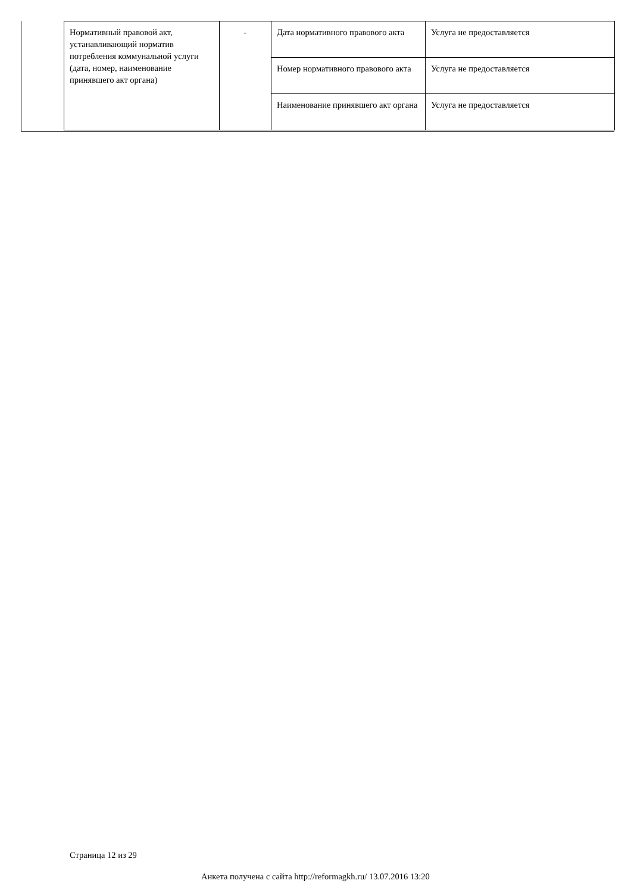| Нормативный правовой акт, устанавливающий норматив потребления коммунальной услуги (дата, номер, наименование принявшего акт органа) | - | Дата нормативного правового акта | Услуга не предоставляется |
| | | Номер нормативного правового акта | Услуга не предоставляется |
| | | Наименование принявшего акт органа | Услуга не предоставляется |
Страница 12 из 29
Анкета получена с сайта http://reformagkh.ru/ 13.07.2016 13:20